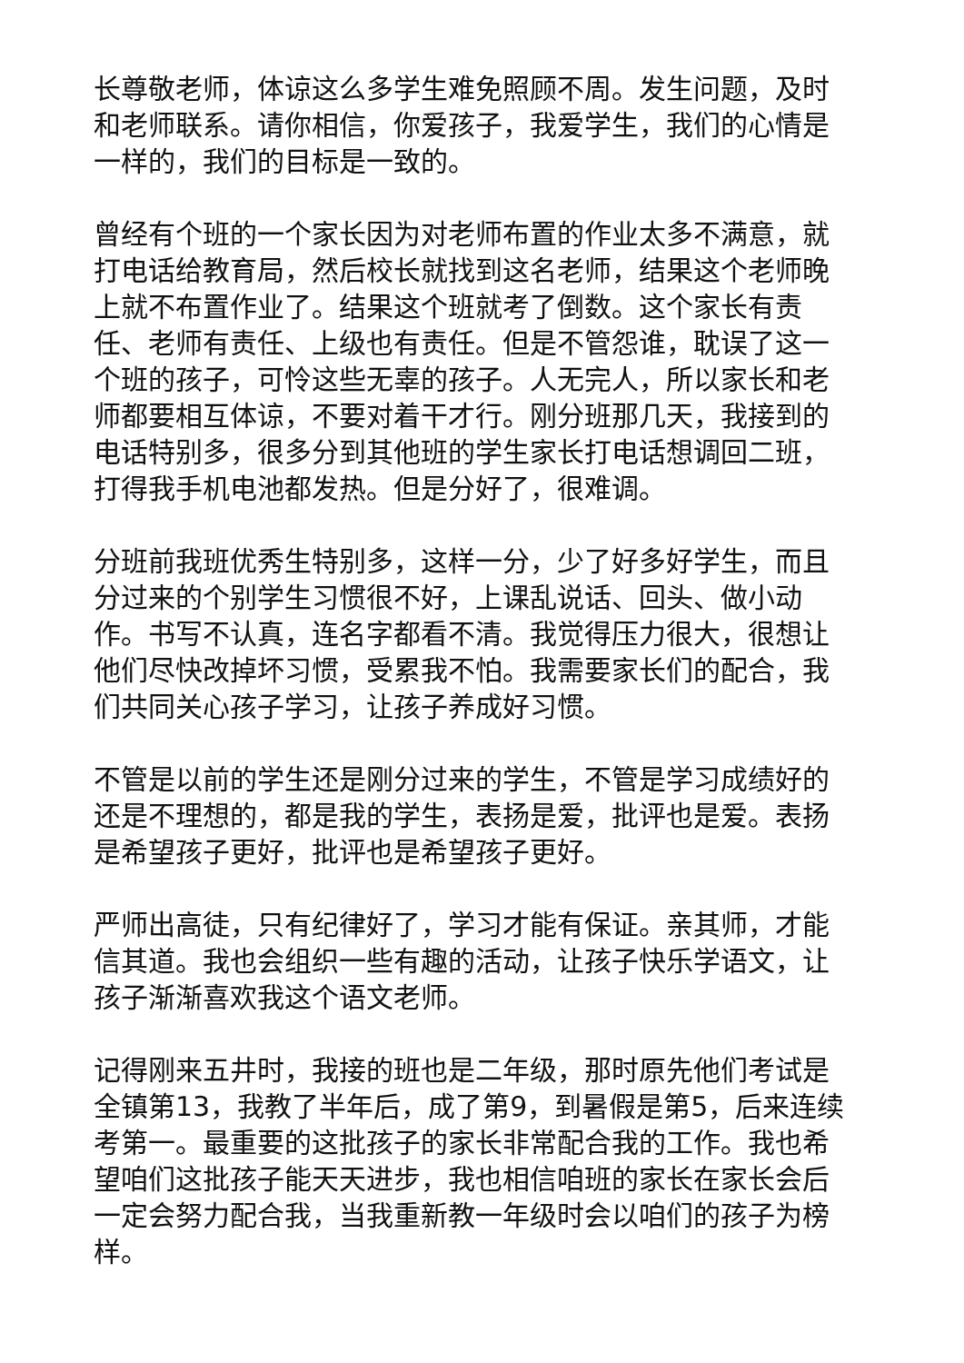长尊敬老师，体谅这么多学生难免照顾不周。发生问题，及时和老师联系。请你相信，你爱孩子，我爱学生，我们的心情是一样的，我们的目标是一致的。
曾经有个班的一个家长因为对老师布置的作业太多不满意，就打电话给教育局，然后校长就找到这名老师，结果这个老师晚上就不布置作业了。结果这个班就考了倒数。这个家长有责任、老师有责任、上级也有责任。但是不管怨谁，耽误了这一个班的孩子，可怜这些无辜的孩子。人无完人，所以家长和老师都要相互体谅，不要对着干才行。刚分班那几天，我接到的电话特别多，很多分到其他班的学生家长打电话想调回二班，打得我手机电池都发热。但是分好了，很难调。
分班前我班优秀生特别多，这样一分，少了好多好学生，而且分过来的个别学生习惯很不好，上课乱说话、回头、做小动作。书写不认真，连名字都看不清。我觉得压力很大，很想让他们尽快改掉坏习惯，受累我不怕。我需要家长们的配合，我们共同关心孩子学习，让孩子养成好习惯。
不管是以前的学生还是刚分过来的学生，不管是学习成绩好的还是不理想的，都是我的学生，表扬是爱，批评也是爱。表扬是希望孩子更好，批评也是希望孩子更好。
严师出高徒，只有纪律好了，学习才能有保证。亲其师，才能信其道。我也会组织一些有趣的活动，让孩子快乐学语文，让孩子渐渐喜欢我这个语文老师。
记得刚来五井时，我接的班也是二年级，那时原先他们考试是全镇第13，我教了半年后，成了第9，到暑假是第5，后来连续考第一。最重要的这批孩子的家长非常配合我的工作。我也希望咱们这批孩子能天天进步，我也相信咱班的家长在家长会后一定会努力配合我，当我重新教一年级时会以咱们的孩子为榜样。